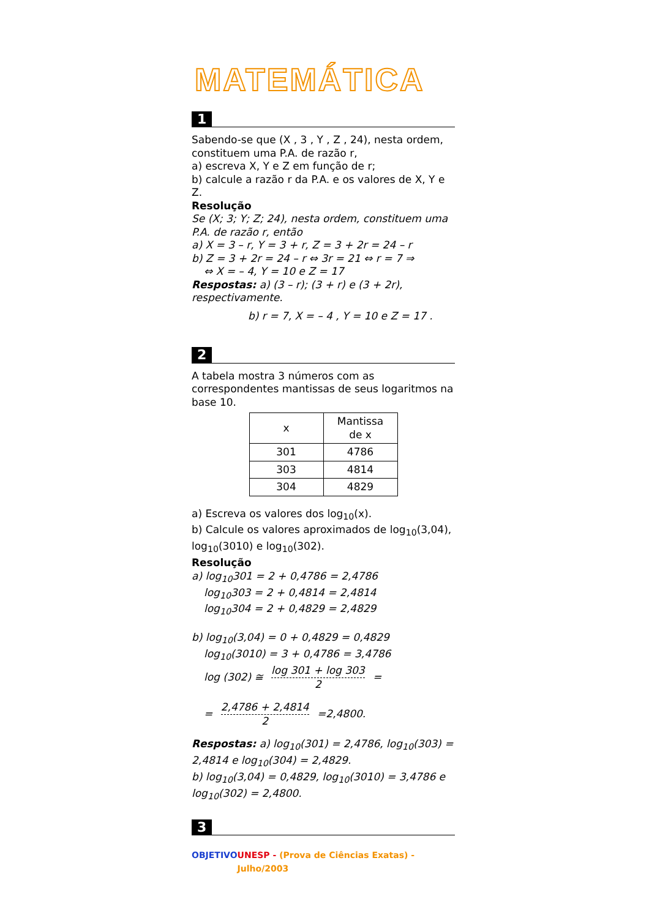MATEMÁTICA
1
Sabendo-se que (X , 3 , Y , Z , 24), nesta ordem, constituem uma P.A. de razão r,
a) escreva X, Y e Z em função de r;
b) calcule a razão r da P.A. e os valores de X, Y e Z.
Resolução
Se (X; 3; Y; Z; 24), nesta ordem, constituem uma P.A. de razão r, então
a) X = 3 – r, Y = 3 + r, Z = 3 + 2r = 24 – r
b) Z = 3 + 2r = 24 – r ⇔ 3r = 21 ⇔ r = 7 ⇒
⇔ X = – 4, Y = 10 e Z = 17
Respostas: a) (3 – r); (3 + r) e (3 + 2r), respectivamente.
b) r = 7, X = – 4 , Y = 10 e Z = 17 .
2
A tabela mostra 3 números com as correspondentes mantissas de seus logaritmos na base 10.
| x | Mantissa de x |
| --- | --- |
| 301 | 4786 |
| 303 | 4814 |
| 304 | 4829 |
a) Escreva os valores dos log<sub>10</sub>(x).
b) Calcule os valores aproximados de log<sub>10</sub>(3,04), log<sub>10</sub>(3010) e log<sub>10</sub>(302).
Resolução
a) log<sub>10</sub>301 = 2 + 0,4786 = 2,4786
log<sub>10</sub>303 = 2 + 0,4814 = 2,4814
log<sub>10</sub>304 = 2 + 0,4829 = 2,4829
b) log<sub>10</sub>(3,04) = 0 + 0,4829 = 0,4829
log<sub>10</sub>(3010) = 3 + 0,4786 = 3,4786
log (302) ≅ log 301 + log 303 2 =
= 2,4786 + 2,4814 2 =2,4800.
Respostas: a) log<sub>10</sub>(301) = 2,4786, log<sub>10</sub>(303) = 2,4814 e log<sub>10</sub>(304) = 2,4829.
b) log<sub>10</sub>(3,04) = 0,4829, log<sub>10</sub>(3010) = 3,4786 e log<sub>10</sub>(302) = 2,4800.
3
OBJETIVO UNESP - (Prova de Ciências Exatas) - Julho/2003